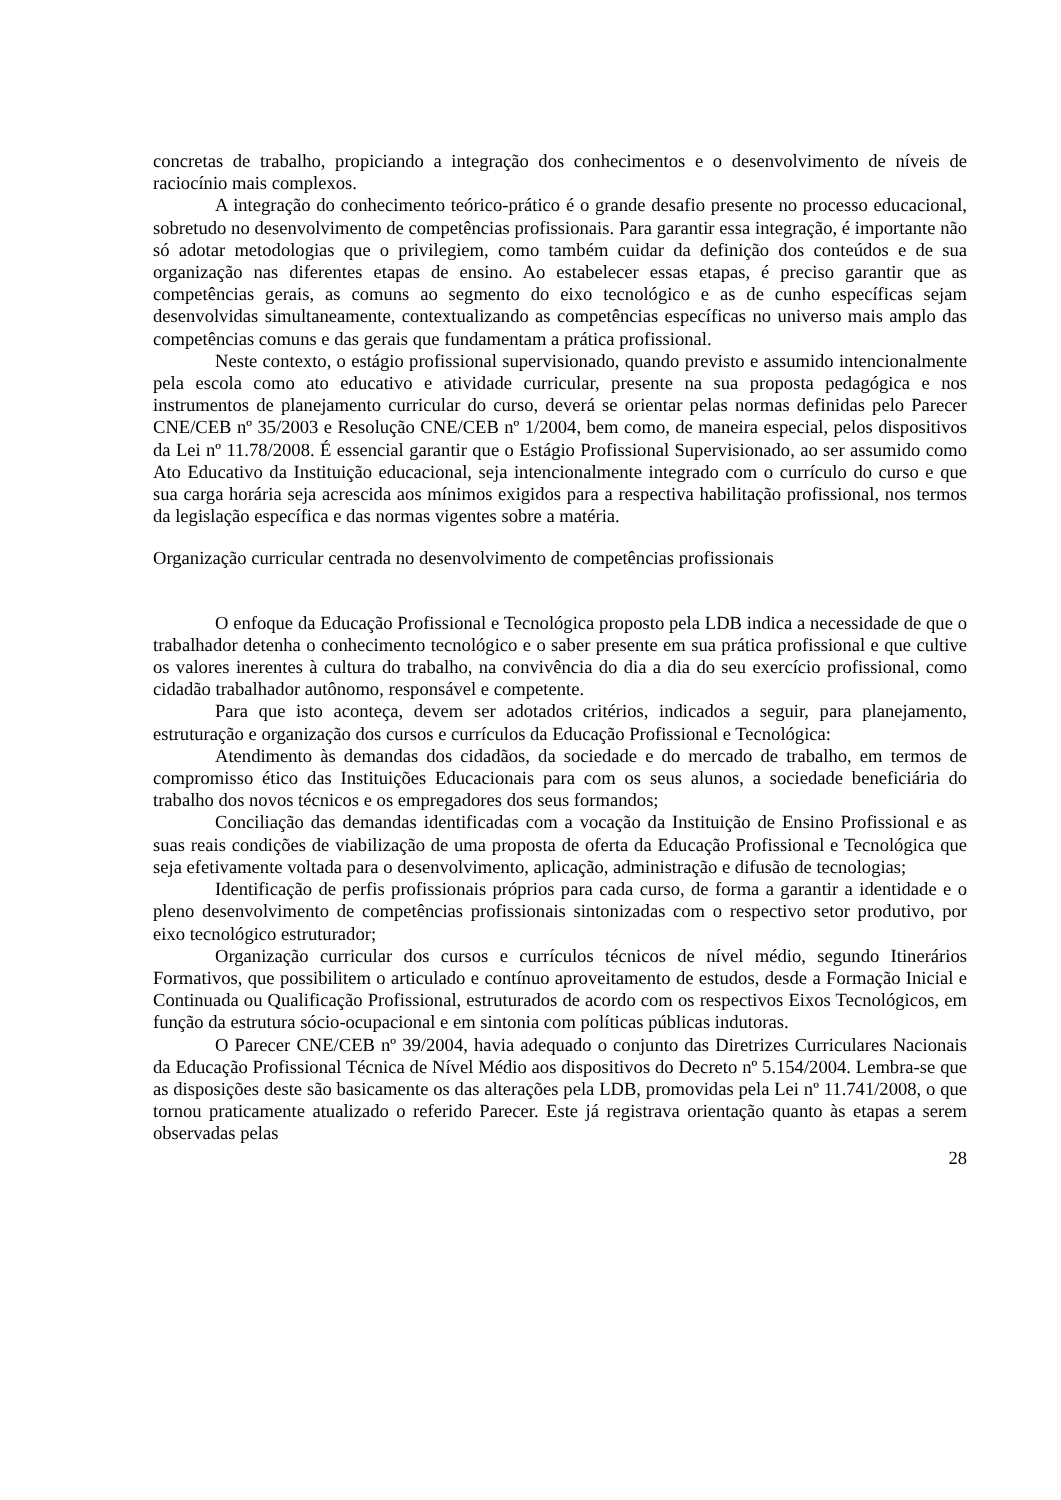concretas de trabalho, propiciando a integração dos conhecimentos e o desenvolvimento de níveis de raciocínio mais complexos.
A integração do conhecimento teórico-prático é o grande desafio presente no processo educacional, sobretudo no desenvolvimento de competências profissionais. Para garantir essa integração, é importante não só adotar metodologias que o privilegiem, como também cuidar da definição dos conteúdos e de sua organização nas diferentes etapas de ensino. Ao estabelecer essas etapas, é preciso garantir que as competências gerais, as comuns ao segmento do eixo tecnológico e as de cunho específicas sejam desenvolvidas simultaneamente, contextualizando as competências específicas no universo mais amplo das competências comuns e das gerais que fundamentam a prática profissional.
Neste contexto, o estágio profissional supervisionado, quando previsto e assumido intencionalmente pela escola como ato educativo e atividade curricular, presente na sua proposta pedagógica e nos instrumentos de planejamento curricular do curso, deverá se orientar pelas normas definidas pelo Parecer CNE/CEB nº 35/2003 e Resolução CNE/CEB nº 1/2004, bem como, de maneira especial, pelos dispositivos da Lei nº 11.78/2008. É essencial garantir que o Estágio Profissional Supervisionado, ao ser assumido como Ato Educativo da Instituição educacional, seja intencionalmente integrado com o currículo do curso e que sua carga horária seja acrescida aos mínimos exigidos para a respectiva habilitação profissional, nos termos da legislação específica e das normas vigentes sobre a matéria.
Organização curricular centrada no desenvolvimento de competências profissionais
O enfoque da Educação Profissional e Tecnológica proposto pela LDB indica a necessidade de que o trabalhador detenha o conhecimento tecnológico e o saber presente em sua prática profissional e que cultive os valores inerentes à cultura do trabalho, na convivência do dia a dia do seu exercício profissional, como cidadão trabalhador autônomo, responsável e competente.
Para que isto aconteça, devem ser adotados critérios, indicados a seguir, para planejamento, estruturação e organização dos cursos e currículos da Educação Profissional e Tecnológica:
Atendimento às demandas dos cidadãos, da sociedade e do mercado de trabalho, em termos de compromisso ético das Instituições Educacionais para com os seus alunos, a sociedade beneficiária do trabalho dos novos técnicos e os empregadores dos seus formandos;
Conciliação das demandas identificadas com a vocação da Instituição de Ensino Profissional e as suas reais condições de viabilização de uma proposta de oferta da Educação Profissional e Tecnológica que seja efetivamente voltada para o desenvolvimento, aplicação, administração e difusão de tecnologias;
Identificação de perfis profissionais próprios para cada curso, de forma a garantir a identidade e o pleno desenvolvimento de competências profissionais sintonizadas com o respectivo setor produtivo, por eixo tecnológico estruturador;
Organização curricular dos cursos e currículos técnicos de nível médio, segundo Itinerários Formativos, que possibilitem o articulado e contínuo aproveitamento de estudos, desde a Formação Inicial e Continuada ou Qualificação Profissional, estruturados de acordo com os respectivos Eixos Tecnológicos, em função da estrutura sócio-ocupacional e em sintonia com políticas públicas indutoras.
O Parecer CNE/CEB nº 39/2004, havia adequado o conjunto das Diretrizes Curriculares Nacionais da Educação Profissional Técnica de Nível Médio aos dispositivos do Decreto nº 5.154/2004. Lembra-se que as disposições deste são basicamente os das alterações pela LDB, promovidas pela Lei nº 11.741/2008, o que tornou praticamente atualizado o referido Parecer. Este já registrava orientação quanto às etapas a serem observadas pelas
28